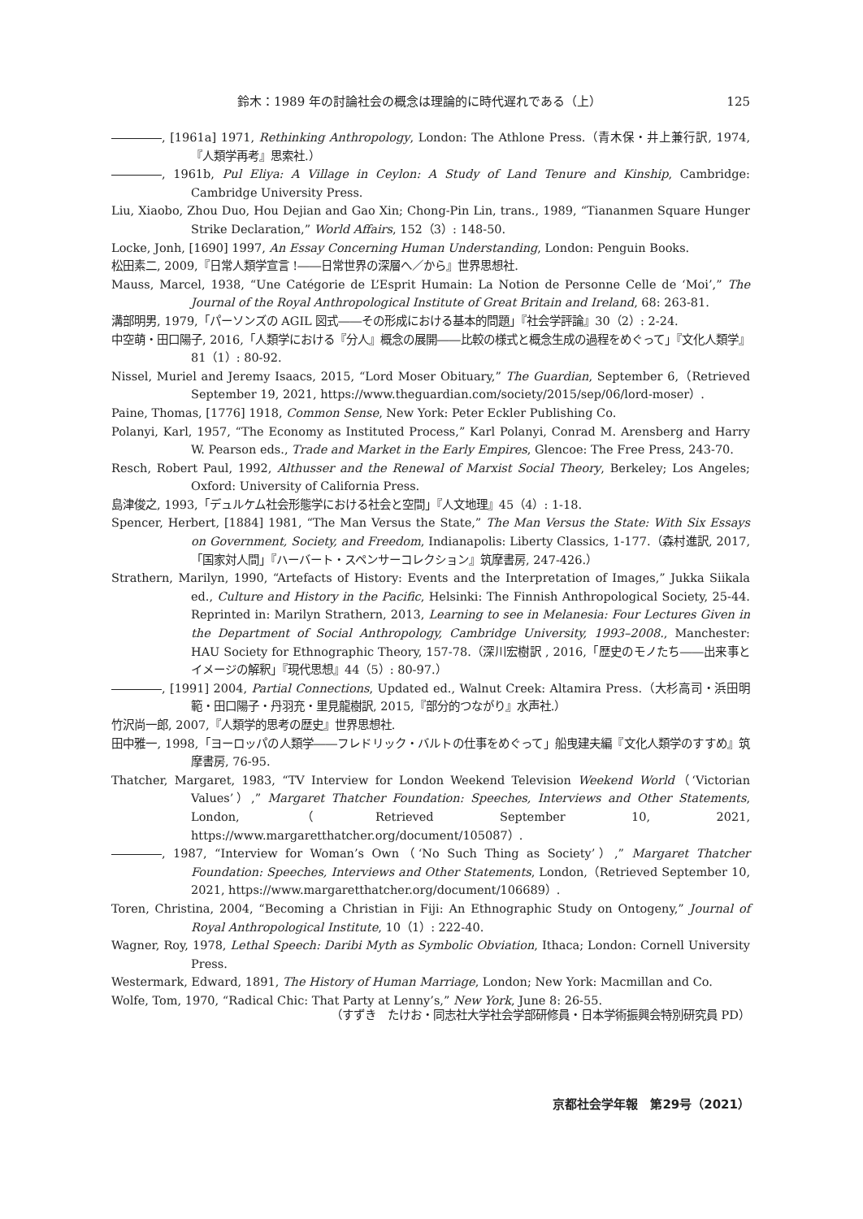鈴木：1989 年の討論社会の概念は理論的に時代遅れである（上） 125
, [1961a] 1971, Rethinking Anthropology, London: The Athlone Press.（青木保・井上兼行訳, 1974,『人類学再考』思索社.）
, 1961b, Pul Eliya: A Village in Ceylon: A Study of Land Tenure and Kinship, Cambridge: Cambridge University Press.
Liu, Xiaobo, Zhou Duo, Hou Dejian and Gao Xin; Chong-Pin Lin, trans., 1989, “Tiananmen Square Hunger Strike Declaration,” World Affairs, 152（3）: 148-50.
Locke, Jonh, [1690] 1997, An Essay Concerning Human Understanding, London: Penguin Books.
松田素二, 2009,『日常人類学宣言 !――日常世界の深層へ／から』世界思想社.
Mauss, Marcel, 1938, “Une Catégorie de L’Esprit Humain: La Notion de Personne Celle de ‘Moi’,” The Journal of the Royal Anthropological Institute of Great Britain and Ireland, 68: 263-81.
溝部明男, 1979,「パーソンズの AGIL 図式――その形成における基本的問題」『社会学評論』30（2）: 2-24.
中空萌・田口陽子, 2016,「人類学における『分人』概念の展開――比較の様式と概念生成の過程をめぐって」『文化人類学』81（1）: 80-92.
Nissel, Muriel and Jeremy Isaacs, 2015, “Lord Moser Obituary,” The Guardian, September 6,（Retrieved September 19, 2021, https://www.theguardian.com/society/2015/sep/06/lord-moser）.
Paine, Thomas, [1776] 1918, Common Sense, New York: Peter Eckler Publishing Co.
Polanyi, Karl, 1957, “The Economy as Instituted Process,” Karl Polanyi, Conrad M. Arensberg and Harry W. Pearson eds., Trade and Market in the Early Empires, Glencoe: The Free Press, 243-70.
Resch, Robert Paul, 1992, Althusser and the Renewal of Marxist Social Theory, Berkeley; Los Angeles; Oxford: University of California Press.
島津俊之, 1993,「デュルケム社会形態学における社会と空間」『人文地理』45（4）: 1-18.
Spencer, Herbert, [1884] 1981, “The Man Versus the State,” The Man Versus the State: With Six Essays on Government, Society, and Freedom, Indianapolis: Liberty Classics, 1-177.（森村進訳, 2017,「国家対人間」『ハーバート・スペンサーコレクション』筑摩書房, 247-426.）
Strathern, Marilyn, 1990, “Artefacts of History: Events and the Interpretation of Images,” Jukka Siikala ed., Culture and History in the Pacific, Helsinki: The Finnish Anthropological Society, 25-44. Reprinted in: Marilyn Strathern, 2013, Learning to see in Melanesia: Four Lectures Given in the Department of Social Anthropology, Cambridge University, 1993–2008., Manchester: HAU Society for Ethnographic Theory, 157-78.（深川宏樹訳 , 2016,「歴史のモノたち――出来事とイメージの解釈」『現代思想』44（5）: 80-97.）
, [1991] 2004, Partial Connections, Updated ed., Walnut Creek: Altamira Press.（大杉高司・浜田明範・田口陽子・丹羽充・里見龍樹訳, 2015,『部分的つながり』水声社.）
竹沢尚一郎, 2007,『人類学的思考の歴史』世界思想社.
田中雅一, 1998,「ヨーロッパの人類学――フレドリック・バルトの仕事をめぐって」船曳建夫編『文化人類学のすすめ』筑摩書房, 76-95.
Thatcher, Margaret, 1983, “TV Interview for London Weekend Television Weekend World（‘Victorian Values’）,” Margaret Thatcher Foundation: Speeches, Interviews and Other Statements, London,（Retrieved September 10, 2021, https://www.margaretthatcher.org/document/105087）.
, 1987, “Interview for Woman’s Own（‘No Such Thing as Society’）,” Margaret Thatcher Foundation: Speeches, Interviews and Other Statements, London,（Retrieved September 10, 2021, https://www.margaretthatcher.org/document/106689）.
Toren, Christina, 2004, “Becoming a Christian in Fiji: An Ethnographic Study on Ontogeny,” Journal of Royal Anthropological Institute, 10（1）: 222-40.
Wagner, Roy, 1978, Lethal Speech: Daribi Myth as Symbolic Obviation, Ithaca; London: Cornell University Press.
Westermark, Edward, 1891, The History of Human Marriage, London; New York: Macmillan and Co.
Wolfe, Tom, 1970, “Radical Chic: That Party at Lenny’s,” New York, June 8: 26-55.
（すずき　たけお・同志社大学社会学部研修員・日本学術振興会特別研究員 PD）
京都社会学年報　第29号（2021）